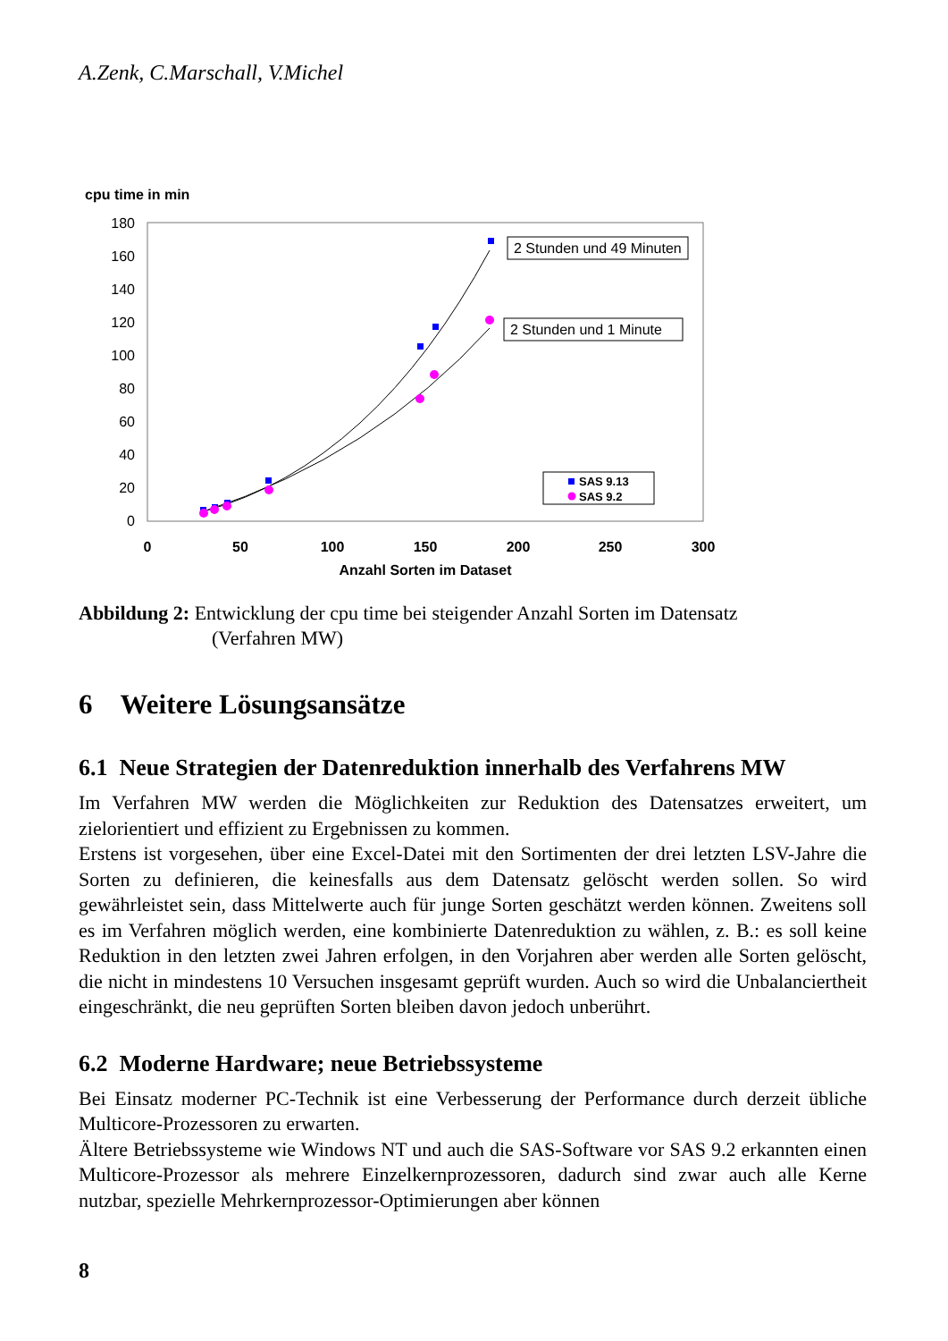A.Zenk, C.Marschall, V.Michel
cpu time in min
180
160
140
120
100
80
60
40
20
0
0
50
100
150
200
250
300
Anzahl Sorten im Dataset
2 Stunden und 49 Minuten
2 Stunden und 1 Minute
SAS 9.13
SAS 9.2
Abbildung 2: Entwicklung der cpu time bei steigender Anzahl Sorten im Datensatz
(Verfahren MW)
6 Weitere Lösungsansätze
6.1 Neue Strategien der Datenreduktion innerhalb des Verfahrens MW
Im Verfahren MW werden die Möglichkeiten zur Reduktion des Datensatzes erweitert, um zielorientiert und effizient zu Ergebnissen zu kommen.
Erstens ist vorgesehen, über eine Excel-Datei mit den Sortimenten der drei letzten LSV-Jahre die Sorten zu definieren, die keinesfalls aus dem Datensatz gelöscht werden sollen. So wird gewährleistet sein, dass Mittelwerte auch für junge Sorten geschätzt werden können. Zweitens soll es im Verfahren möglich werden, eine kombinierte Datenreduktion zu wählen, z. B.: es soll keine Reduktion in den letzten zwei Jahren erfolgen, in den Vorjahren aber werden alle Sorten gelöscht, die nicht in mindestens 10 Versuchen insgesamt geprüft wurden. Auch so wird die Unbalanciertheit eingeschränkt, die neu geprüften Sorten bleiben davon jedoch unberührt.
6.2 Moderne Hardware; neue Betriebssysteme
Bei Einsatz moderner PC-Technik ist eine Verbesserung der Performance durch derzeit übliche Multicore-Prozessoren zu erwarten.
Ältere Betriebssysteme wie Windows NT und auch die SAS-Software vor SAS 9.2 erkannten einen Multicore-Prozessor als mehrere Einzelkernprozessoren, dadurch sind zwar auch alle Kerne nutzbar, spezielle Mehrkernprozessor-Optimierungen aber können
8